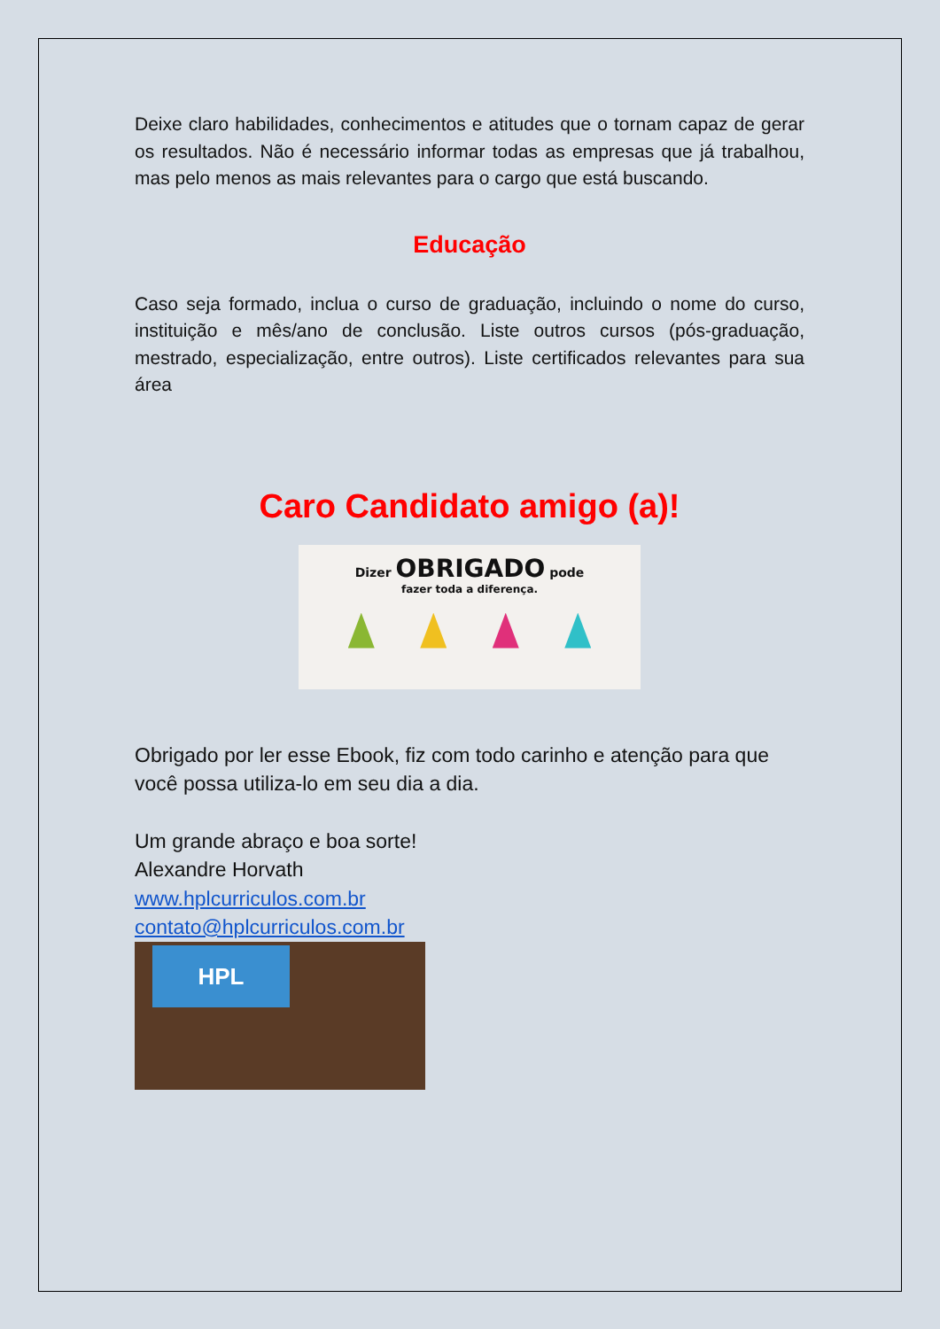Deixe claro habilidades, conhecimentos e atitudes que o tornam capaz de gerar os resultados. Não é necessário informar todas as empresas que já trabalhou, mas pelo menos as mais relevantes para o cargo que está buscando.
Educação
Caso seja formado, inclua o curso de graduação, incluindo o nome do curso, instituição e mês/ano de conclusão. Liste outros cursos (pós-graduação, mestrado, especialização, entre outros). Liste certificados relevantes para sua área
Caro Candidato amigo (a)!
Dizer OBRIGADO pode
fazer toda a diferença.
Obrigado por ler esse Ebook, fiz com todo carinho e atenção para que você possa utiliza-lo em seu dia a dia.
Um grande abraço e boa sorte!
Alexandre Horvath
www.hplcurriculos.com.br
contato@hplcurriculos.com.br
HPL